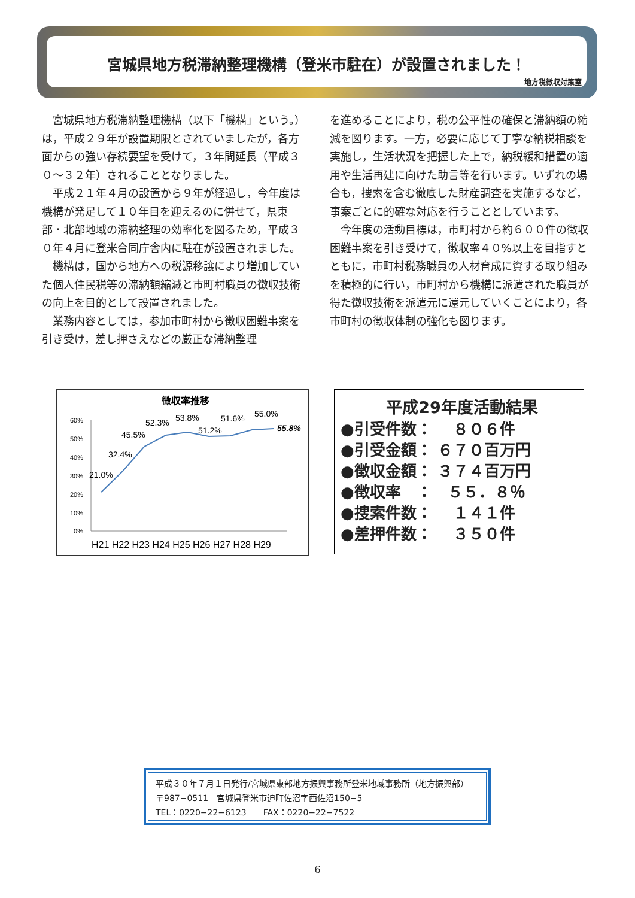宮城県地方税滞納整理機構（登米市駐在）が設置されました！
地方税徴収対策室
宮城県地方税滞納整理機構（以下「機構」という。）は，平成２９年が設置期限とされていましたが，各方面からの強い存続要望を受けて，３年間延長（平成３０～３２年）されることとなりました。
平成２１年４月の設置から９年が経過し，今年度は機構が発足して１０年目を迎えるのに併せて，県東部・北部地域の滞納整理の効率化を図るため，平成３０年４月に登米合同庁舎内に駐在が設置されました。
機構は，国から地方への税源移譲により増加していた個人住民税等の滞納額縮減と市町村職員の徴収技術の向上を目的として設置されました。
業務内容としては，参加市町村から徴収困難事案を引き受け，差し押さえなどの厳正な滞納整理
を進めることにより，税の公平性の確保と滞納額の縮減を図ります。一方，必要に応じて丁寧な納税相談を実施し，生活状況を把握した上で，納税緩和措置の適用や生活再建に向けた助言等を行います。いずれの場合も，捜索を含む徹底した財産調査を実施するなど，事案ごとに的確な対応を行うこととしています。
今年度の活動目標は，市町村から約６００件の徴収困難事案を引き受けて，徴収率４０%以上を目指すとともに，市町村税務職員の人材育成に資する取り組みを積極的に行い，市町村から機構に派遣された職員が得た徴収技術を派遣元に還元していくことにより，各市町村の徴収体制の強化も図ります。
徴収率推移
60%
50%
40%
30%
20%
10%
0%
21.0%
32.4%
45.5%
52.3%
53.8%
51.2%
51.6%
55.0%
55.8%
H21 H22 H23 H24 H25 H26 H27 H28 H29
平成29年度活動結果
●引受件数：　 ８０６件
●引受金額： ６７０百万円
●徴収金額： ３７４百万円
●徴収率　：　５５．８％
●捜索件数：　 １４１件
●差押件数：　 ３５０件
平成３０年７月１日発行/宮城県東部地方振興事務所登米地域事務所（地方振興部）
〒987−0511　宮城県登米市迫町佐沼字西佐沼150−5
TEL：0220−22−6123　　FAX：0220−22−7522
6